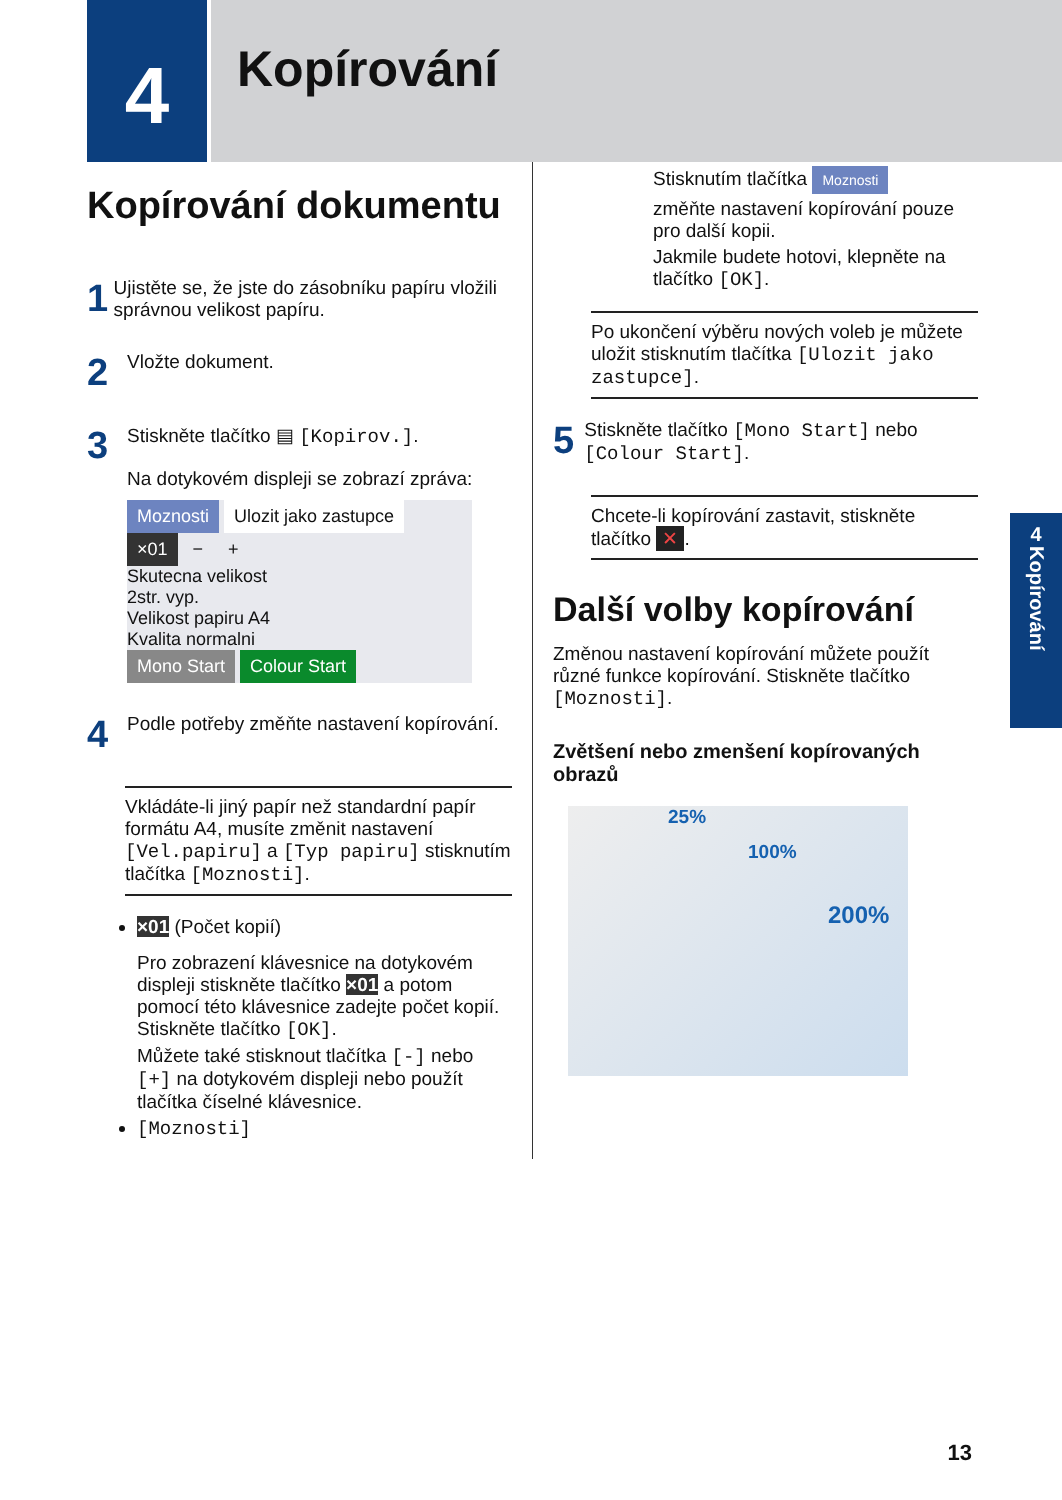4
Kopírování
Kopírování dokumentu
1
Ujistěte se, že jste do zásobníku papíru vložili správnou velikost papíru.
2
Vložte dokument.
3
Stiskněte tlačítko ▤ [Kopirov.].
Na dotykovém displeji se zobrazí zpráva:
Moznosti Ulozit jako zastupce
×01 − +
Skutecna velikost
2str. vyp.
Velikost papiru A4
Kvalita normalni
Mono Start Colour Start
4
Podle potřeby změňte nastavení kopírování.
Vkládáte-li jiný papír než standardní papír formátu A4, musíte změnit nastavení [Vel.papiru] a [Typ papiru] stisknutím tlačítka [Moznosti].
×01 (Počet kopií)
Pro zobrazení klávesnice na dotykovém displeji stiskněte tlačítko ×01 a potom pomocí této klávesnice zadejte počet kopií. Stiskněte tlačítko [OK].
Můžete také stisknout tlačítka [-] nebo [+] na dotykovém displeji nebo použít tlačítka číselné klávesnice.
[Moznosti]
Stisknutím tlačítka Moznosti
změňte nastavení kopírování pouze pro další kopii.
Jakmile budete hotovi, klepněte na tlačítko [OK].
Po ukončení výběru nových voleb je můžete uložit stisknutím tlačítka [Ulozit jako zastupce].
5
Stiskněte tlačítko [Mono Start] nebo [Colour Start].
Chcete-li kopírování zastavit, stiskněte tlačítko ✕.
Další volby kopírování
Změnou nastavení kopírování můžete použít různé funkce kopírování. Stiskněte tlačítko [Moznosti].
Zvětšení nebo zmenšení kopírovaných obrazů
25%
100%
200%
4
Kopírování
13